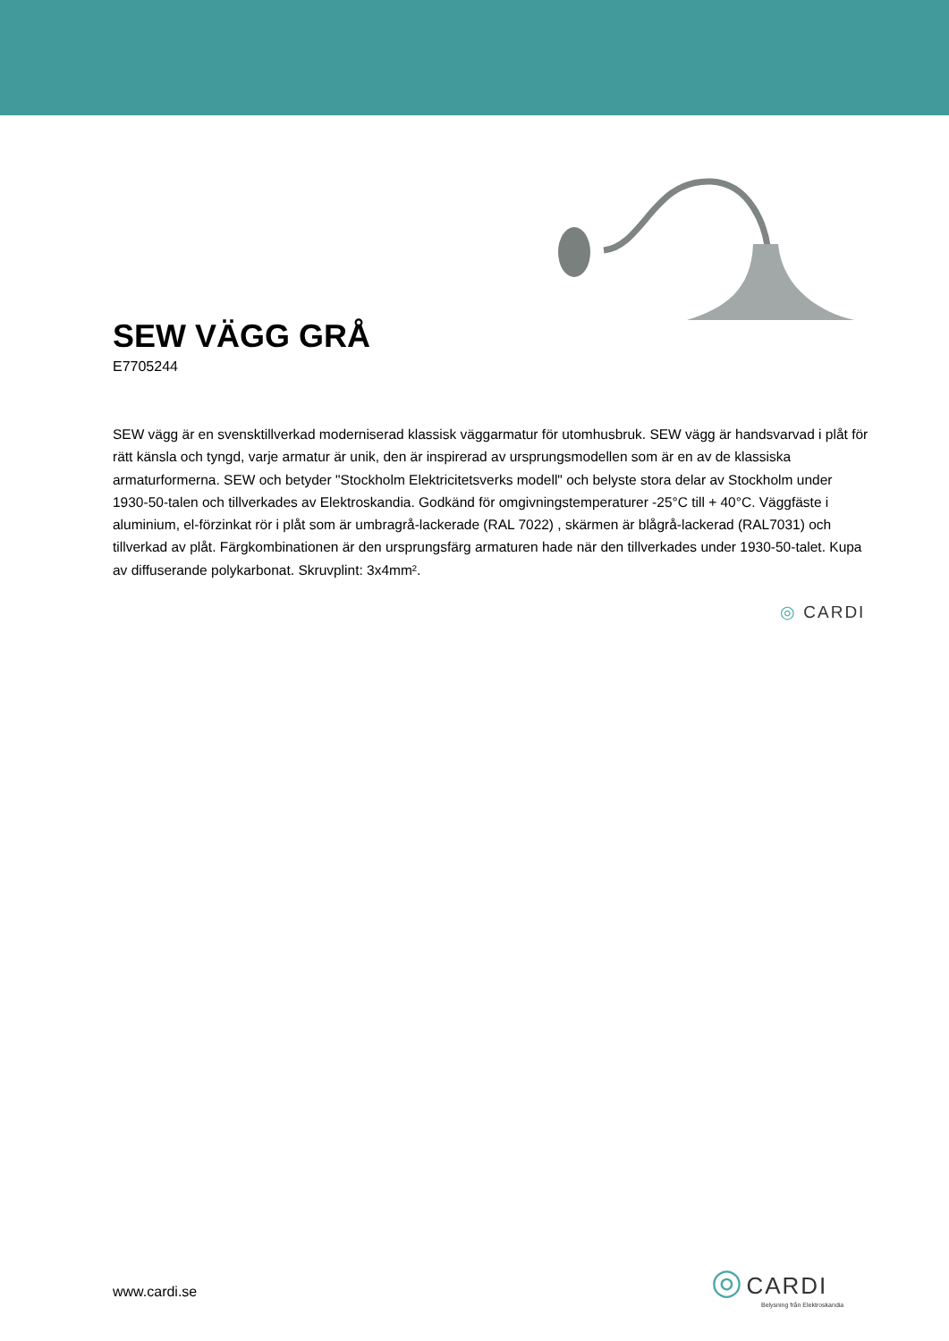SEW VÄGG GRÅ
E7705244
SEW vägg är en svensktillverkad moderniserad klassisk väggarmatur för utomhusbruk. SEW vägg är handsvarvad i plåt för rätt känsla och tyngd, varje armatur är unik, den är inspirerad av ursprungsmodellen som är en av de klassiska armaturformerna. SEW och betyder "Stockholm Elektricitetsverks modell" och belyste stora delar av Stockholm under 1930-50-talen och tillverkades av Elektroskandia. Godkänd för omgivningstemperaturer -25°C till + 40°C. Väggfäste i aluminium, el-förzinkat rör i plåt som är umbragrå-lackerade (RAL 7022) , skärmen är blågrå-lackerad (RAL7031) och tillverkad av plåt. Färgkombinationen är den ursprungsfärg armaturen hade när den tillverkades under 1930-50-talet. Kupa av diffuserande polykarbonat. Skruvplint: 3x4mm².
◎ CARDI
www.cardi.se
◎ CARDI
Belysning från Elektroskandia